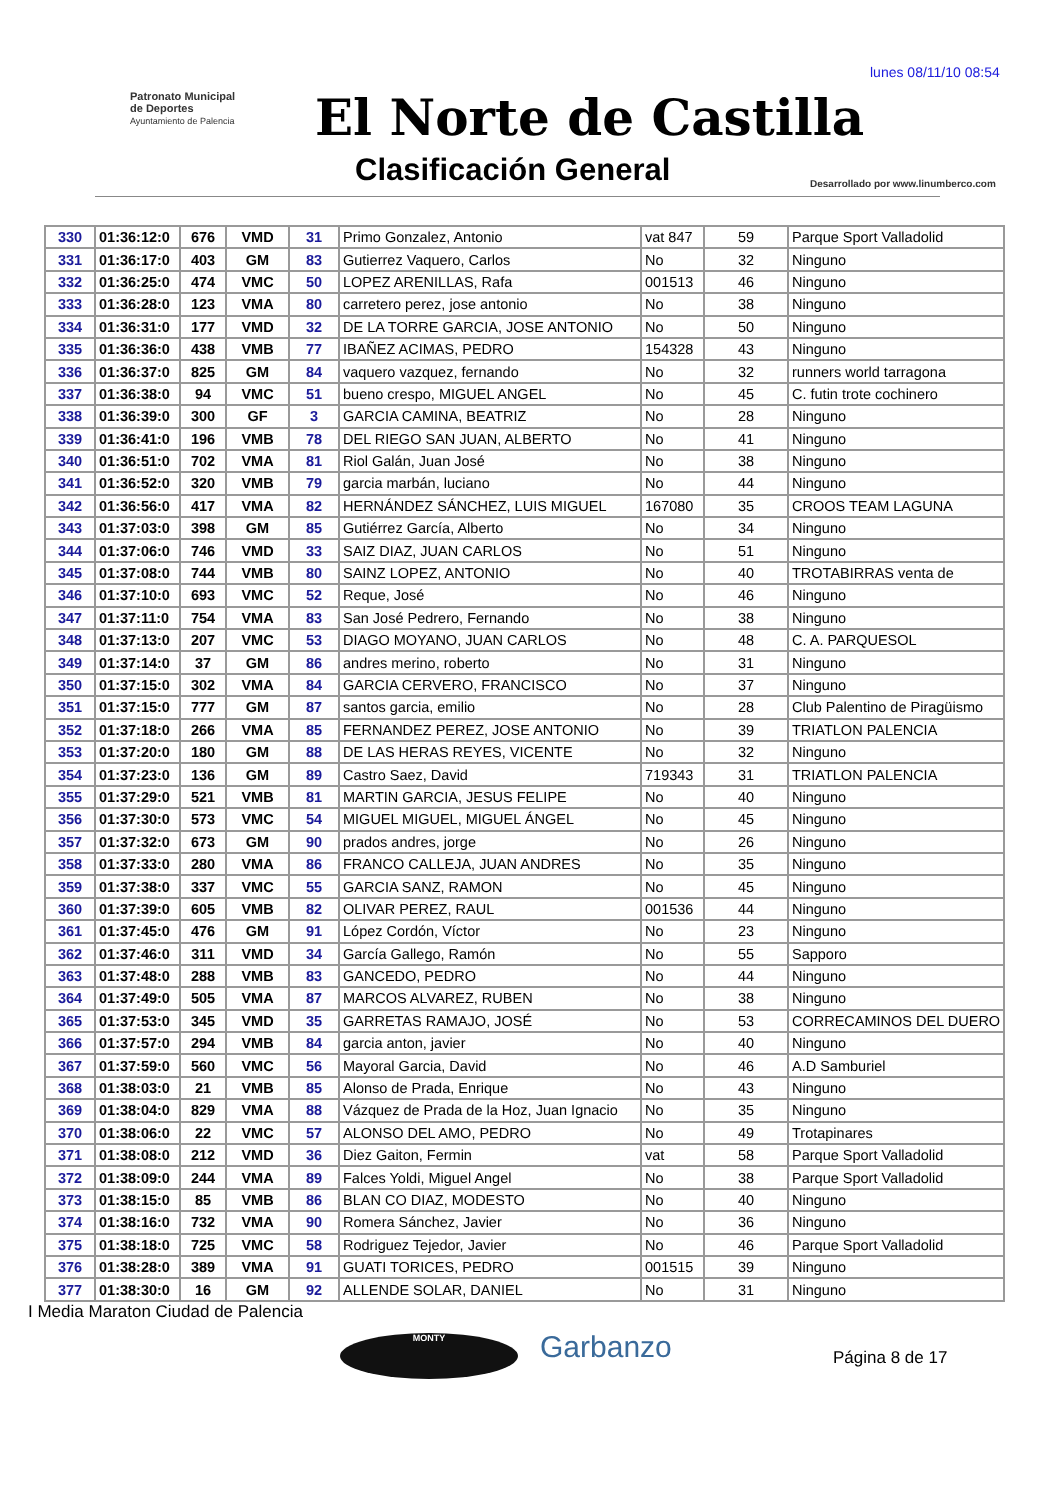lunes 08/11/10 08:54
Patronato Municipal
de Deportes
Ayuntamiento de Palencia
El Norte de Castilla
Clasificación General
Desarrollado por www.linumberco.com
| 330 | 01:36:12:0 | 676 | VMD | 31 | Primo Gonzalez, Antonio | vat 847 | 59 | Parque Sport Valladolid |
| 331 | 01:36:17:0 | 403 | GM | 83 | Gutierrez Vaquero, Carlos | No | 32 | Ninguno |
| 332 | 01:36:25:0 | 474 | VMC | 50 | LOPEZ ARENILLAS, Rafa | 001513 | 46 | Ninguno |
| 333 | 01:36:28:0 | 123 | VMA | 80 | carretero perez, jose antonio | No | 38 | Ninguno |
| 334 | 01:36:31:0 | 177 | VMD | 32 | DE LA TORRE GARCIA, JOSE ANTONIO | No | 50 | Ninguno |
| 335 | 01:36:36:0 | 438 | VMB | 77 | IBAÑEZ ACIMAS, PEDRO | 154328 | 43 | Ninguno |
| 336 | 01:36:37:0 | 825 | GM | 84 | vaquero vazquez, fernando | No | 32 | runners world tarragona |
| 337 | 01:36:38:0 | 94 | VMC | 51 | bueno crespo, MIGUEL ANGEL | No | 45 | C. futin trote cochinero |
| 338 | 01:36:39:0 | 300 | GF | 3 | GARCIA CAMINA, BEATRIZ | No | 28 | Ninguno |
| 339 | 01:36:41:0 | 196 | VMB | 78 | DEL RIEGO SAN JUAN, ALBERTO | No | 41 | Ninguno |
| 340 | 01:36:51:0 | 702 | VMA | 81 | Riol Galán, Juan José | No | 38 | Ninguno |
| 341 | 01:36:52:0 | 320 | VMB | 79 | garcia marbán, luciano | No | 44 | Ninguno |
| 342 | 01:36:56:0 | 417 | VMA | 82 | HERNÁNDEZ SÁNCHEZ, LUIS MIGUEL | 167080 | 35 | CROOS TEAM LAGUNA |
| 343 | 01:37:03:0 | 398 | GM | 85 | Gutiérrez García, Alberto | No | 34 | Ninguno |
| 344 | 01:37:06:0 | 746 | VMD | 33 | SAIZ DIAZ, JUAN CARLOS | No | 51 | Ninguno |
| 345 | 01:37:08:0 | 744 | VMB | 80 | SAINZ LOPEZ, ANTONIO | No | 40 | TROTABIRRAS venta de |
| 346 | 01:37:10:0 | 693 | VMC | 52 | Reque, José | No | 46 | Ninguno |
| 347 | 01:37:11:0 | 754 | VMA | 83 | San José Pedrero, Fernando | No | 38 | Ninguno |
| 348 | 01:37:13:0 | 207 | VMC | 53 | DIAGO MOYANO, JUAN CARLOS | No | 48 | C. A. PARQUESOL |
| 349 | 01:37:14:0 | 37 | GM | 86 | andres merino, roberto | No | 31 | Ninguno |
| 350 | 01:37:15:0 | 302 | VMA | 84 | GARCIA CERVERO, FRANCISCO | No | 37 | Ninguno |
| 351 | 01:37:15:0 | 777 | GM | 87 | santos garcia, emilio | No | 28 | Club Palentino de Piragüismo |
| 352 | 01:37:18:0 | 266 | VMA | 85 | FERNANDEZ PEREZ, JOSE ANTONIO | No | 39 | TRIATLON PALENCIA |
| 353 | 01:37:20:0 | 180 | GM | 88 | DE LAS HERAS REYES, VICENTE | No | 32 | Ninguno |
| 354 | 01:37:23:0 | 136 | GM | 89 | Castro Saez, David | 719343 | 31 | TRIATLON PALENCIA |
| 355 | 01:37:29:0 | 521 | VMB | 81 | MARTIN GARCIA, JESUS FELIPE | No | 40 | Ninguno |
| 356 | 01:37:30:0 | 573 | VMC | 54 | MIGUEL MIGUEL, MIGUEL ÁNGEL | No | 45 | Ninguno |
| 357 | 01:37:32:0 | 673 | GM | 90 | prados andres, jorge | No | 26 | Ninguno |
| 358 | 01:37:33:0 | 280 | VMA | 86 | FRANCO CALLEJA, JUAN ANDRES | No | 35 | Ninguno |
| 359 | 01:37:38:0 | 337 | VMC | 55 | GARCIA SANZ, RAMON | No | 45 | Ninguno |
| 360 | 01:37:39:0 | 605 | VMB | 82 | OLIVAR PEREZ, RAUL | 001536 | 44 | Ninguno |
| 361 | 01:37:45:0 | 476 | GM | 91 | López Cordón, Víctor | No | 23 | Ninguno |
| 362 | 01:37:46:0 | 311 | VMD | 34 | García Gallego, Ramón | No | 55 | Sapporo |
| 363 | 01:37:48:0 | 288 | VMB | 83 | GANCEDO, PEDRO | No | 44 | Ninguno |
| 364 | 01:37:49:0 | 505 | VMA | 87 | MARCOS ALVAREZ, RUBEN | No | 38 | Ninguno |
| 365 | 01:37:53:0 | 345 | VMD | 35 | GARRETAS RAMAJO, JOSÉ | No | 53 | CORRECAMINOS DEL DUERO |
| 366 | 01:37:57:0 | 294 | VMB | 84 | garcia anton, javier | No | 40 | Ninguno |
| 367 | 01:37:59:0 | 560 | VMC | 56 | Mayoral Garcia, David | No | 46 | A.D Samburiel |
| 368 | 01:38:03:0 | 21 | VMB | 85 | Alonso de Prada, Enrique | No | 43 | Ninguno |
| 369 | 01:38:04:0 | 829 | VMA | 88 | Vázquez de Prada de la Hoz, Juan Ignacio | No | 35 | Ninguno |
| 370 | 01:38:06:0 | 22 | VMC | 57 | ALONSO DEL AMO, PEDRO | No | 49 | Trotapinares |
| 371 | 01:38:08:0 | 212 | VMD | 36 | Diez Gaiton, Fermin | vat | 58 | Parque Sport Valladolid |
| 372 | 01:38:09:0 | 244 | VMA | 89 | Falces Yoldi, Miguel Angel | No | 38 | Parque Sport Valladolid |
| 373 | 01:38:15:0 | 85 | VMB | 86 | BLAN CO DIAZ, MODESTO | No | 40 | Ninguno |
| 374 | 01:38:16:0 | 732 | VMA | 90 | Romera Sánchez, Javier | No | 36 | Ninguno |
| 375 | 01:38:18:0 | 725 | VMC | 58 | Rodriguez Tejedor, Javier | No | 46 | Parque Sport Valladolid |
| 376 | 01:38:28:0 | 389 | VMA | 91 | GUATI TORICES, PEDRO | 001515 | 39 | Ninguno |
| 377 | 01:38:30:0 | 16 | GM | 92 | ALLENDE SOLAR, DANIEL | No | 31 | Ninguno |
I Media Maraton Ciudad de Palencia
MONTY Garbanzo Página 8 de 17